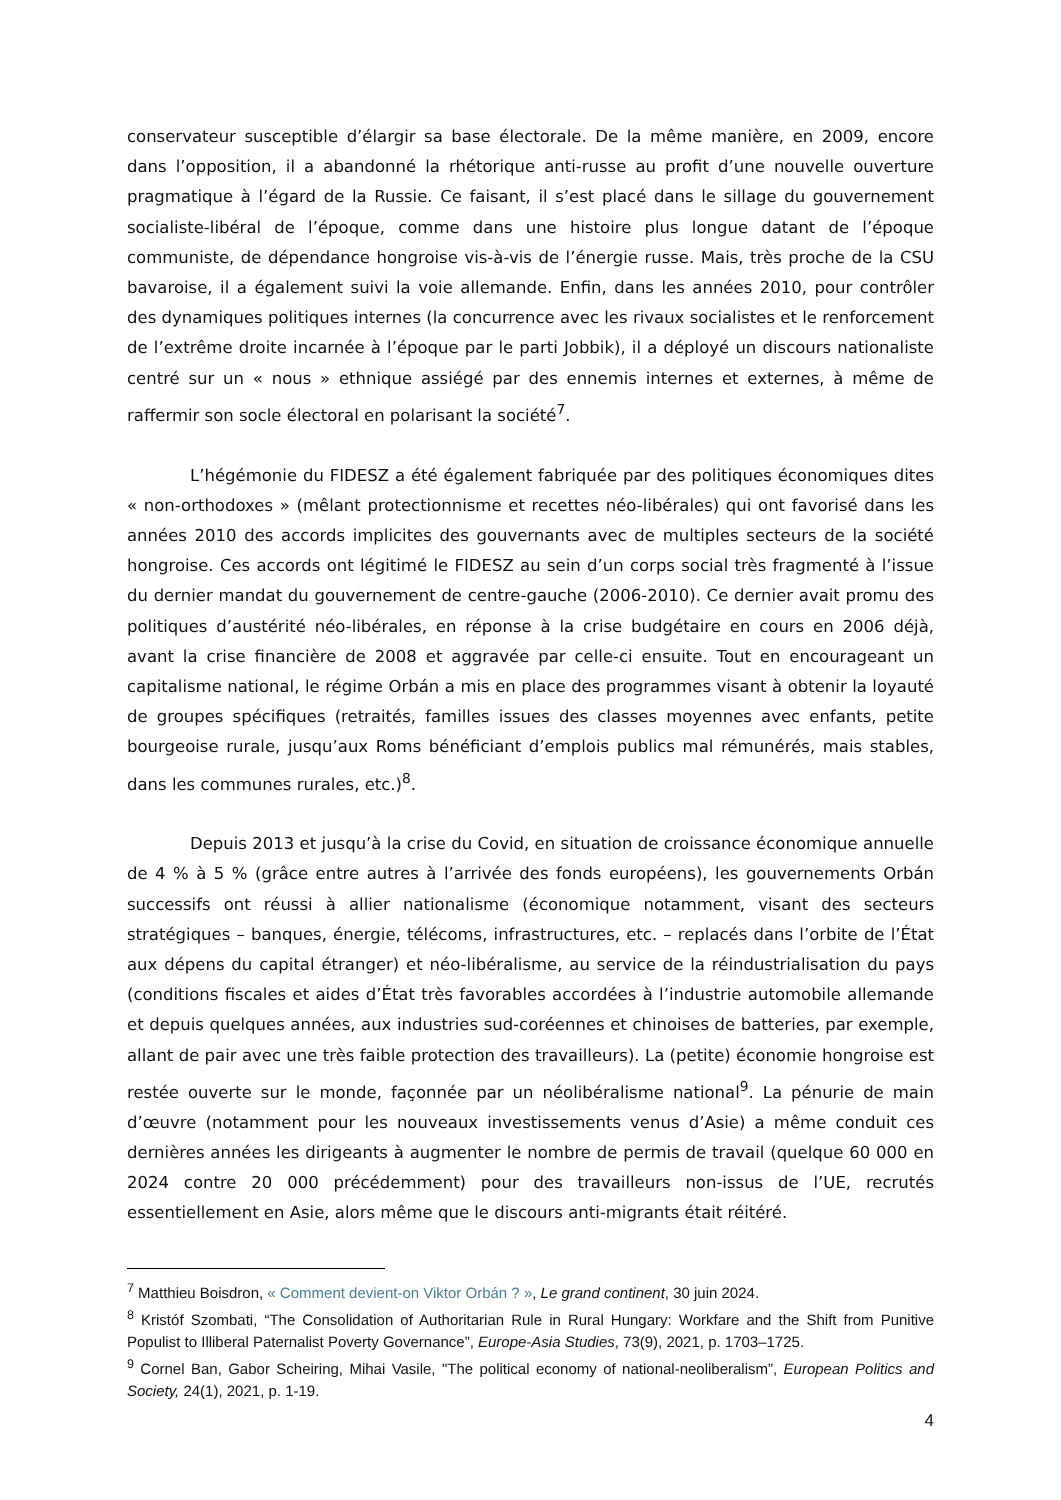conservateur susceptible d’élargir sa base électorale. De la même manière, en 2009, encore dans l’opposition, il a abandonné la rhétorique anti-russe au profit d’une nouvelle ouverture pragmatique à l’égard de la Russie. Ce faisant, il s’est placé dans le sillage du gouvernement socialiste-libéral de l’époque, comme dans une histoire plus longue datant de l’époque communiste, de dépendance hongroise vis-à-vis de l’énergie russe. Mais, très proche de la CSU bavaroise, il a également suivi la voie allemande. Enfin, dans les années 2010, pour contrôler des dynamiques politiques internes (la concurrence avec les rivaux socialistes et le renforcement de l’extrême droite incarnée à l’époque par le parti Jobbik), il a déployé un discours nationaliste centré sur un « nous » ethnique assiégé par des ennemis internes et externes, à même de raffermir son socle électoral en polarisant la société<sup>7</sup>.
L’hégémonie du FIDESZ a été également fabriquée par des politiques économiques dites « non-orthodoxes » (mêlant protectionnisme et recettes néo-libérales) qui ont favorisé dans les années 2010 des accords implicites des gouvernants avec de multiples secteurs de la société hongroise. Ces accords ont légitimé le FIDESZ au sein d’un corps social très fragmenté à l’issue du dernier mandat du gouvernement de centre-gauche (2006-2010). Ce dernier avait promu des politiques d’austérité néo-libérales, en réponse à la crise budgétaire en cours en 2006 déjà, avant la crise financière de 2008 et aggravée par celle-ci ensuite. Tout en encourageant un capitalisme national, le régime Orbán a mis en place des programmes visant à obtenir la loyauté de groupes spécifiques (retraités, familles issues des classes moyennes avec enfants, petite bourgeoise rurale, jusqu’aux Roms bénéficiant d’emplois publics mal rémunérés, mais stables, dans les communes rurales, etc.)<sup>8</sup>.
Depuis 2013 et jusqu’à la crise du Covid, en situation de croissance économique annuelle de 4 % à 5 % (grâce entre autres à l’arrivée des fonds européens), les gouvernements Orbán successifs ont réussi à allier nationalisme (économique notamment, visant des secteurs stratégiques – banques, énergie, télécoms, infrastructures, etc. – replacés dans l’orbite de l’État aux dépens du capital étranger) et néo-libéralisme, au service de la réindustrialisation du pays (conditions fiscales et aides d’État très favorables accordées à l’industrie automobile allemande et depuis quelques années, aux industries sud-coréennes et chinoises de batteries, par exemple, allant de pair avec une très faible protection des travailleurs). La (petite) économie hongroise est restée ouverte sur le monde, façonnée par un néolibéralisme national<sup>9</sup>. La pénurie de main d’œuvre (notamment pour les nouveaux investissements venus d’Asie) a même conduit ces dernières années les dirigeants à augmenter le nombre de permis de travail (quelque 60 000 en 2024 contre 20 000 précédemment) pour des travailleurs non-issus de l’UE, recrutés essentiellement en Asie, alors même que le discours anti-migrants était réitéré.
<sup>7</sup> Matthieu Boisdron, « Comment devient-on Viktor Orbán ? », Le grand continent, 30 juin 2024.
<sup>8</sup> Kristóf Szombati, “The Consolidation of Authoritarian Rule in Rural Hungary: Workfare and the Shift from Punitive Populist to Illiberal Paternalist Poverty Governance”, Europe-Asia Studies, 73(9), 2021, p. 1703–1725.
<sup>9</sup> Cornel Ban, Gabor Scheiring, Mihai Vasile, "The political economy of national-neoliberalism”, European Politics and Society, 24(1), 2021, p. 1-19.
4